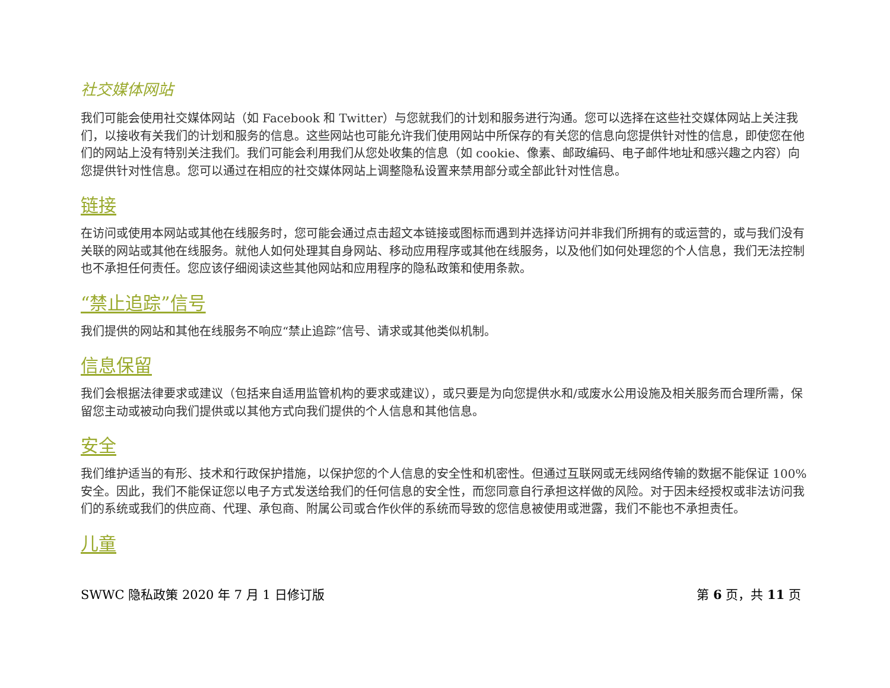社交媒体网站
我们可能会使用社交媒体网站（如 Facebook 和 Twitter）与您就我们的计划和服务进行沟通。您可以选择在这些社交媒体网站上关注我们，以接收有关我们的计划和服务的信息。这些网站也可能允许我们使用网站中所保存的有关您的信息向您提供针对性的信息，即使您在他们的网站上没有特别关注我们。我们可能会利用我们从您处收集的信息（如 cookie、像素、邮政编码、电子邮件地址和感兴趣之内容）向您提供针对性信息。您可以通过在相应的社交媒体网站上调整隐私设置来禁用部分或全部此针对性信息。
链接
在访问或使用本网站或其他在线服务时，您可能会通过点击超文本链接或图标而遇到并选择访问并非我们所拥有的或运营的，或与我们没有关联的网站或其他在线服务。就他人如何处理其自身网站、移动应用程序或其他在线服务，以及他们如何处理您的个人信息，我们无法控制也不承担任何责任。您应该仔细阅读这些其他网站和应用程序的隐私政策和使用条款。
“禁止追踪”信号
我们提供的网站和其他在线服务不响应“禁止追踪”信号、请求或其他类似机制。
信息保留
我们会根据法律要求或建议（包括来自适用监管机构的要求或建议），或只要是为向您提供水和/或废水公用设施及相关服务而合理所需，保留您主动或被动向我们提供或以其他方式向我们提供的个人信息和其他信息。
安全
我们维护适当的有形、技术和行政保护措施，以保护您的个人信息的安全性和机密性。但通过互联网或无线网络传输的数据不能保证 100% 安全。因此，我们不能保证您以电子方式发送给我们的任何信息的安全性，而您同意自行承担这样做的风险。对于因未经授权或非法访问我们的系统或我们的供应商、代理、承包商、附属公司或合作伙伴的系统而导致的您信息被使用或泄露，我们不能也不承担责任。
儿童
SWWC 隐私政策 2020 年 7 月 1 日修订版 第 6 页，共 11 页